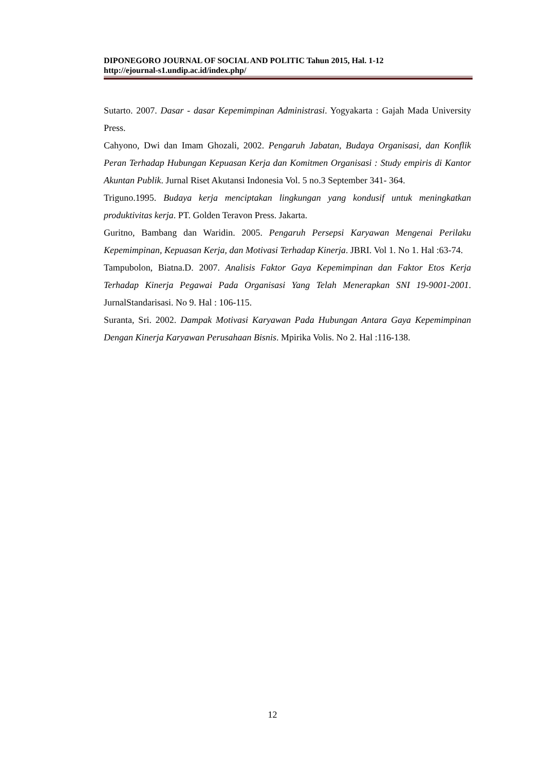DIPONEGORO JOURNAL OF SOCIAL AND POLITIC Tahun 2015, Hal. 1-12
http://ejournal-s1.undip.ac.id/index.php/
Sutarto. 2007. Dasar - dasar Kepemimpinan Administrasi. Yogyakarta : Gajah Mada University Press.
Cahyono, Dwi dan Imam Ghozali, 2002. Pengaruh Jabatan, Budaya Organisasi, dan Konflik Peran Terhadap Hubungan Kepuasan Kerja dan Komitmen Organisasi : Study empiris di Kantor Akuntan Publik. Jurnal Riset Akutansi Indonesia Vol. 5 no.3 September 341- 364.
Triguno.1995. Budaya kerja menciptakan lingkungan yang kondusif untuk meningkatkan produktivitas kerja. PT. Golden Teravon Press. Jakarta.
Guritno, Bambang dan Waridin. 2005. Pengaruh Persepsi Karyawan Mengenai Perilaku Kepemimpinan, Kepuasan Kerja, dan Motivasi Terhadap Kinerja. JBRI. Vol 1. No 1. Hal :63-74.
Tampubolon, Biatna.D. 2007. Analisis Faktor Gaya Kepemimpinan dan Faktor Etos Kerja Terhadap Kinerja Pegawai Pada Organisasi Yang Telah Menerapkan SNI 19-9001-2001. JurnalStandarisasi. No 9. Hal : 106-115.
Suranta, Sri. 2002. Dampak Motivasi Karyawan Pada Hubungan Antara Gaya Kepemimpinan Dengan Kinerja Karyawan Perusahaan Bisnis. Mpirika Volis. No 2. Hal :116-138.
12